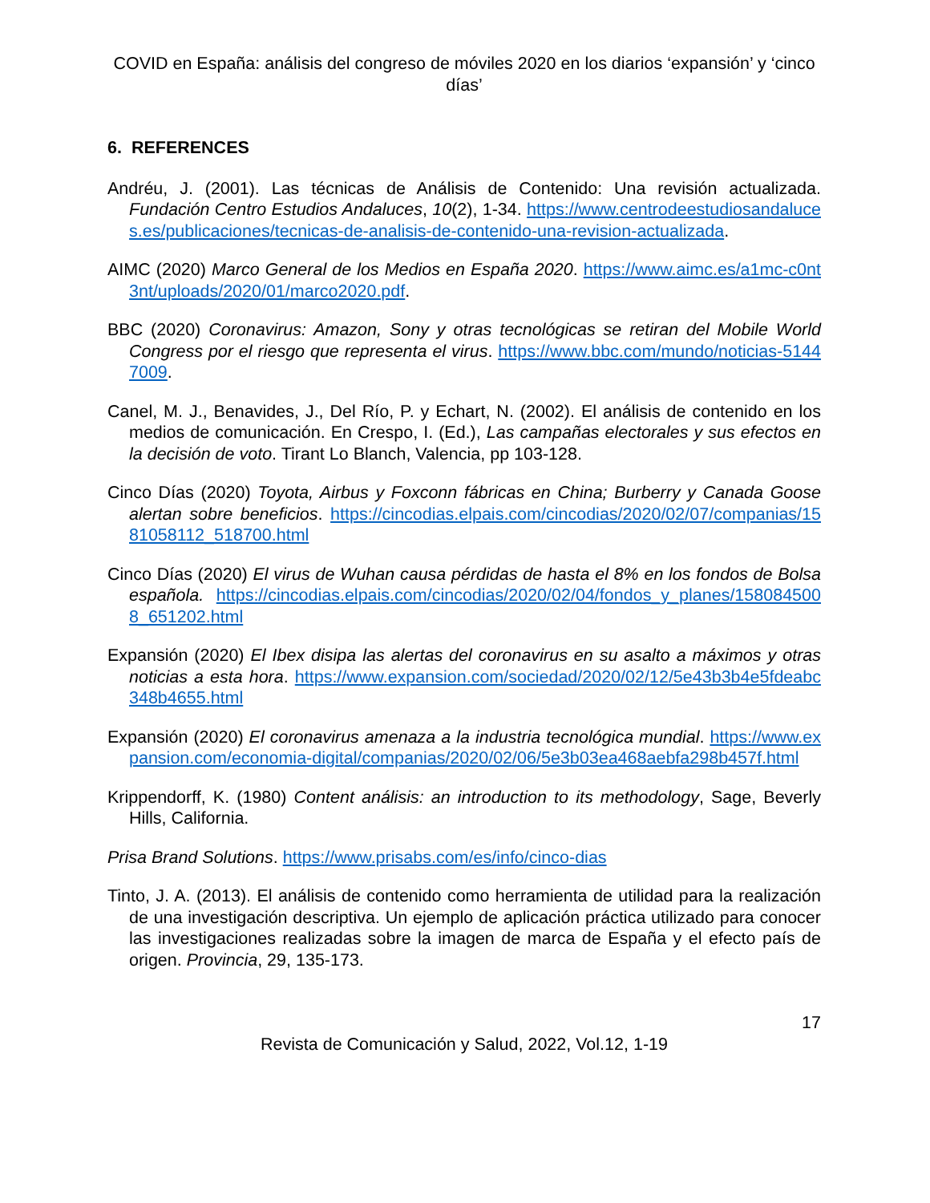COVID en España: análisis del congreso de móviles 2020 en los diarios ‘expansión’ y ‘cinco días’
6. REFERENCES
Andréu, J. (2001). Las técnicas de Análisis de Contenido: Una revisión actualizada. Fundación Centro Estudios Andaluces, 10(2), 1-34. https://www.centrodeestudiosandaluces.es/publicaciones/tecnicas-de-analisis-de-contenido-una-revision-actualizada.
AIMC (2020) Marco General de los Medios en España 2020. https://www.aimc.es/a1mc-c0nt3nt/uploads/2020/01/marco2020.pdf.
BBC (2020) Coronavirus: Amazon, Sony y otras tecnológicas se retiran del Mobile World Congress por el riesgo que representa el virus. https://www.bbc.com/mundo/noticias-51447009.
Canel, M. J., Benavides, J., Del Río, P. y Echart, N. (2002). El análisis de contenido en los medios de comunicación. En Crespo, I. (Ed.), Las campañas electorales y sus efectos en la decisión de voto. Tirant Lo Blanch, Valencia, pp 103-128.
Cinco Días (2020) Toyota, Airbus y Foxconn fábricas en China; Burberry y Canada Goose alertan sobre beneficios. https://cincodias.elpais.com/cincodias/2020/02/07/companias/1581058112_518700.html
Cinco Días (2020) El virus de Wuhan causa pérdidas de hasta el 8% en los fondos de Bolsa española. https://cincodias.elpais.com/cincodias/2020/02/04/fondos_y_planes/1580845008_651202.html
Expansión (2020) El Ibex disipa las alertas del coronavirus en su asalto a máximos y otras noticias a esta hora. https://www.expansion.com/sociedad/2020/02/12/5e43b3b4e5fdeabc348b4655.html
Expansión (2020) El coronavirus amenaza a la industria tecnológica mundial. https://www.expansion.com/economia-digital/companias/2020/02/06/5e3b03ea468aebfa298b457f.html
Krippendorff, K. (1980) Content análisis: an introduction to its methodology, Sage, Beverly Hills, California.
Prisa Brand Solutions. https://www.prisabs.com/es/info/cinco-dias
Tinto, J. A. (2013). El análisis de contenido como herramienta de utilidad para la realización de una investigación descriptiva. Un ejemplo de aplicación práctica utilizado para conocer las investigaciones realizadas sobre la imagen de marca de España y el efecto país de origen. Provincia, 29, 135-173.
17
Revista de Comunicación y Salud, 2022, Vol.12, 1-19